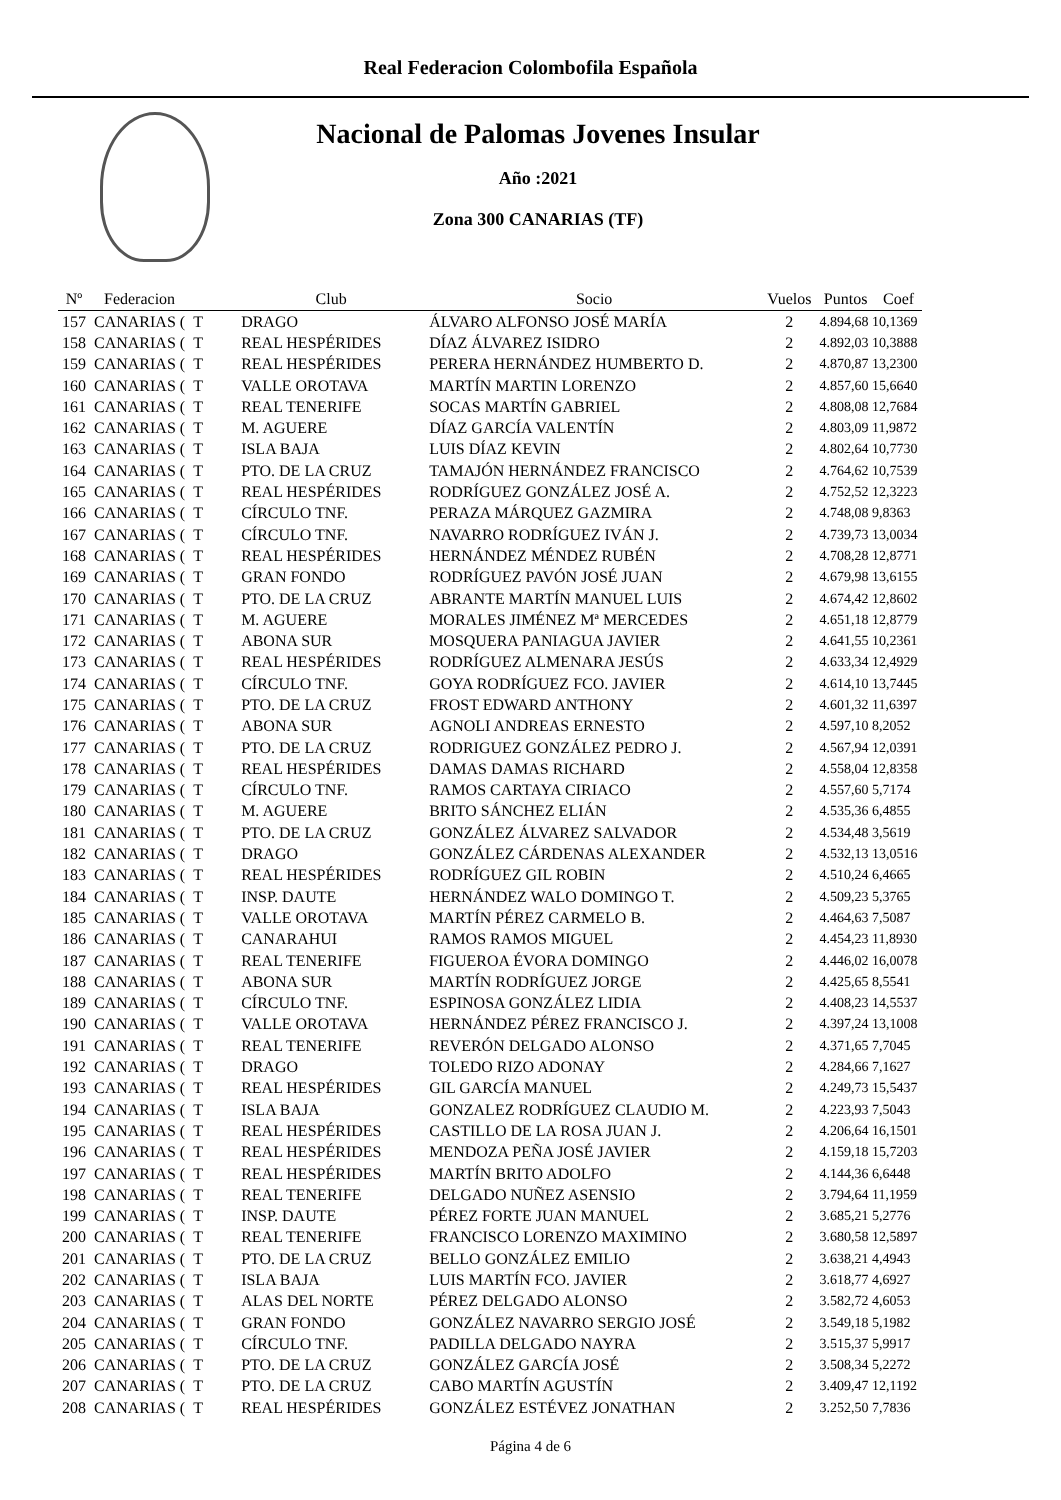Real Federacion Colombofila Española
Nacional de Palomas Jovenes Insular
Año :2021
Zona 300 CANARIAS (TF)
| Nº | Federacion | | Club | Socio | Vuelos | Puntos | Coef |
| --- | --- | --- | --- | --- | --- | --- | --- |
| 157 | CANARIAS ( | T | DRAGO | ÁLVARO ALFONSO JOSÉ MARÍA | 2 | 4.894,68 10,1369 | |
| 158 | CANARIAS ( | T | REAL HESPÉRIDES | DÍAZ ÁLVAREZ ISIDRO | 2 | 4.892,03 10,3888 | |
| 159 | CANARIAS ( | T | REAL HESPÉRIDES | PERERA HERNÁNDEZ HUMBERTO D. | 2 | 4.870,87 13,2300 | |
| 160 | CANARIAS ( | T | VALLE OROTAVA | MARTÍN MARTIN LORENZO | 2 | 4.857,60 15,6640 | |
| 161 | CANARIAS ( | T | REAL TENERIFE | SOCAS MARTÍN GABRIEL | 2 | 4.808,08 12,7684 | |
| 162 | CANARIAS ( | T | M. AGUERE | DÍAZ GARCÍA VALENTÍN | 2 | 4.803,09 11,9872 | |
| 163 | CANARIAS ( | T | ISLA BAJA | LUIS DÍAZ KEVIN | 2 | 4.802,64 10,7730 | |
| 164 | CANARIAS ( | T | PTO. DE LA CRUZ | TAMAJÓN HERNÁNDEZ FRANCISCO | 2 | 4.764,62 10,7539 | |
| 165 | CANARIAS ( | T | REAL HESPÉRIDES | RODRÍGUEZ GONZÁLEZ JOSÉ A. | 2 | 4.752,52 12,3223 | |
| 166 | CANARIAS ( | T | CÍRCULO TNF. | PERAZA MÁRQUEZ GAZMIRA | 2 | 4.748,08 9,8363 | |
| 167 | CANARIAS ( | T | CÍRCULO TNF. | NAVARRO RODRÍGUEZ IVÁN J. | 2 | 4.739,73 13,0034 | |
| 168 | CANARIAS ( | T | REAL HESPÉRIDES | HERNÁNDEZ MÉNDEZ RUBÉN | 2 | 4.708,28 12,8771 | |
| 169 | CANARIAS ( | T | GRAN FONDO | RODRÍGUEZ PAVÓN JOSÉ JUAN | 2 | 4.679,98 13,6155 | |
| 170 | CANARIAS ( | T | PTO. DE LA CRUZ | ABRANTE MARTÍN MANUEL LUIS | 2 | 4.674,42 12,8602 | |
| 171 | CANARIAS ( | T | M. AGUERE | MORALES JIMÉNEZ Mª MERCEDES | 2 | 4.651,18 12,8779 | |
| 172 | CANARIAS ( | T | ABONA SUR | MOSQUERA PANIAGUA JAVIER | 2 | 4.641,55 10,2361 | |
| 173 | CANARIAS ( | T | REAL HESPÉRIDES | RODRÍGUEZ ALMENARA JESÚS | 2 | 4.633,34 12,4929 | |
| 174 | CANARIAS ( | T | CÍRCULO TNF. | GOYA RODRÍGUEZ FCO. JAVIER | 2 | 4.614,10 13,7445 | |
| 175 | CANARIAS ( | T | PTO. DE LA CRUZ | FROST EDWARD ANTHONY | 2 | 4.601,32 11,6397 | |
| 176 | CANARIAS ( | T | ABONA SUR | AGNOLI ANDREAS ERNESTO | 2 | 4.597,10 8,2052 | |
| 177 | CANARIAS ( | T | PTO. DE LA CRUZ | RODRIGUEZ GONZÁLEZ PEDRO J. | 2 | 4.567,94 12,0391 | |
| 178 | CANARIAS ( | T | REAL HESPÉRIDES | DAMAS DAMAS RICHARD | 2 | 4.558,04 12,8358 | |
| 179 | CANARIAS ( | T | CÍRCULO TNF. | RAMOS CARTAYA CIRIACO | 2 | 4.557,60 5,7174 | |
| 180 | CANARIAS ( | T | M. AGUERE | BRITO SÁNCHEZ ELIÁN | 2 | 4.535,36 6,4855 | |
| 181 | CANARIAS ( | T | PTO. DE LA CRUZ | GONZÁLEZ ÁLVAREZ SALVADOR | 2 | 4.534,48 3,5619 | |
| 182 | CANARIAS ( | T | DRAGO | GONZÁLEZ CÁRDENAS ALEXANDER | 2 | 4.532,13 13,0516 | |
| 183 | CANARIAS ( | T | REAL HESPÉRIDES | RODRÍGUEZ GIL ROBIN | 2 | 4.510,24 6,4665 | |
| 184 | CANARIAS ( | T | INSP. DAUTE | HERNÁNDEZ WALO DOMINGO T. | 2 | 4.509,23 5,3765 | |
| 185 | CANARIAS ( | T | VALLE OROTAVA | MARTÍN PÉREZ CARMELO B. | 2 | 4.464,63 7,5087 | |
| 186 | CANARIAS ( | T | CANARAHUI | RAMOS RAMOS MIGUEL | 2 | 4.454,23 11,8930 | |
| 187 | CANARIAS ( | T | REAL TENERIFE | FIGUEROA ÉVORA DOMINGO | 2 | 4.446,02 16,0078 | |
| 188 | CANARIAS ( | T | ABONA SUR | MARTÍN RODRÍGUEZ JORGE | 2 | 4.425,65 8,5541 | |
| 189 | CANARIAS ( | T | CÍRCULO TNF. | ESPINOSA GONZÁLEZ LIDIA | 2 | 4.408,23 14,5537 | |
| 190 | CANARIAS ( | T | VALLE OROTAVA | HERNÁNDEZ PÉREZ FRANCISCO J. | 2 | 4.397,24 13,1008 | |
| 191 | CANARIAS ( | T | REAL TENERIFE | REVERÓN DELGADO ALONSO | 2 | 4.371,65 7,7045 | |
| 192 | CANARIAS ( | T | DRAGO | TOLEDO RIZO ADONAY | 2 | 4.284,66 7,1627 | |
| 193 | CANARIAS ( | T | REAL HESPÉRIDES | GIL GARCÍA MANUEL | 2 | 4.249,73 15,5437 | |
| 194 | CANARIAS ( | T | ISLA BAJA | GONZALEZ RODRÍGUEZ CLAUDIO M. | 2 | 4.223,93 7,5043 | |
| 195 | CANARIAS ( | T | REAL HESPÉRIDES | CASTILLO DE LA ROSA JUAN J. | 2 | 4.206,64 16,1501 | |
| 196 | CANARIAS ( | T | REAL HESPÉRIDES | MENDOZA PEÑA JOSÉ JAVIER | 2 | 4.159,18 15,7203 | |
| 197 | CANARIAS ( | T | REAL HESPÉRIDES | MARTÍN BRITO ADOLFO | 2 | 4.144,36 6,6448 | |
| 198 | CANARIAS ( | T | REAL TENERIFE | DELGADO NUÑEZ ASENSIO | 2 | 3.794,64 11,1959 | |
| 199 | CANARIAS ( | T | INSP. DAUTE | PÉREZ FORTE JUAN MANUEL | 2 | 3.685,21 5,2776 | |
| 200 | CANARIAS ( | T | REAL TENERIFE | FRANCISCO LORENZO MAXIMINO | 2 | 3.680,58 12,5897 | |
| 201 | CANARIAS ( | T | PTO. DE LA CRUZ | BELLO GONZÁLEZ EMILIO | 2 | 3.638,21 4,4943 | |
| 202 | CANARIAS ( | T | ISLA BAJA | LUIS MARTÍN FCO. JAVIER | 2 | 3.618,77 4,6927 | |
| 203 | CANARIAS ( | T | ALAS DEL NORTE | PÉREZ DELGADO ALONSO | 2 | 3.582,72 4,6053 | |
| 204 | CANARIAS ( | T | GRAN FONDO | GONZÁLEZ NAVARRO SERGIO JOSÉ | 2 | 3.549,18 5,1982 | |
| 205 | CANARIAS ( | T | CÍRCULO TNF. | PADILLA DELGADO NAYRA | 2 | 3.515,37 5,9917 | |
| 206 | CANARIAS ( | T | PTO. DE LA CRUZ | GONZÁLEZ GARCÍA JOSÉ | 2 | 3.508,34 5,2272 | |
| 207 | CANARIAS ( | T | PTO. DE LA CRUZ | CABO MARTÍN AGUSTÍN | 2 | 3.409,47 12,1192 | |
| 208 | CANARIAS ( | T | REAL HESPÉRIDES | GONZÁLEZ ESTÉVEZ JONATHAN | 2 | 3.252,50 7,7836 | |
Página 4 de 6